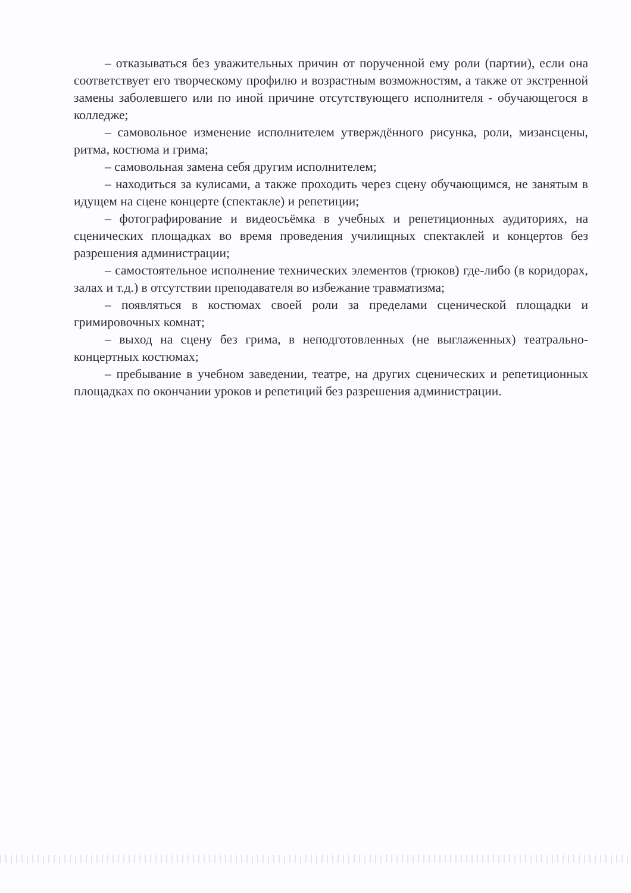– отказываться без уважительных причин от порученной ему роли (партии), если она соответствует его творческому профилю и возрастным возможностям, а также от экстренной замены заболевшего или по иной причине отсутствующего исполнителя - обучающегося в колледже;
– самовольное изменение исполнителем утверждённого рисунка, роли, мизансцены, ритма, костюма и грима;
– самовольная замена себя другим исполнителем;
– находиться за кулисами, а также проходить через сцену обучающимся, не занятым в идущем на сцене концерте (спектакле) и репетиции;
– фотографирование и видеосъёмка в учебных и репетиционных аудиториях, на сценических площадках во время проведения училищных спектаклей и концертов без разрешения администрации;
– самостоятельное исполнение технических элементов (трюков) где-либо (в коридорах, залах и т.д.) в отсутствии преподавателя во избежание травматизма;
– появляться в костюмах своей роли за пределами сценической площадки и гримировочных комнат;
– выход на сцену без грима, в неподготовленных (не выглаженных) театрально-концертных костюмах;
– пребывание в учебном заведении, театре, на других сценических и репетиционных площадках по окончании уроков и репетиций без разрешения администрации.